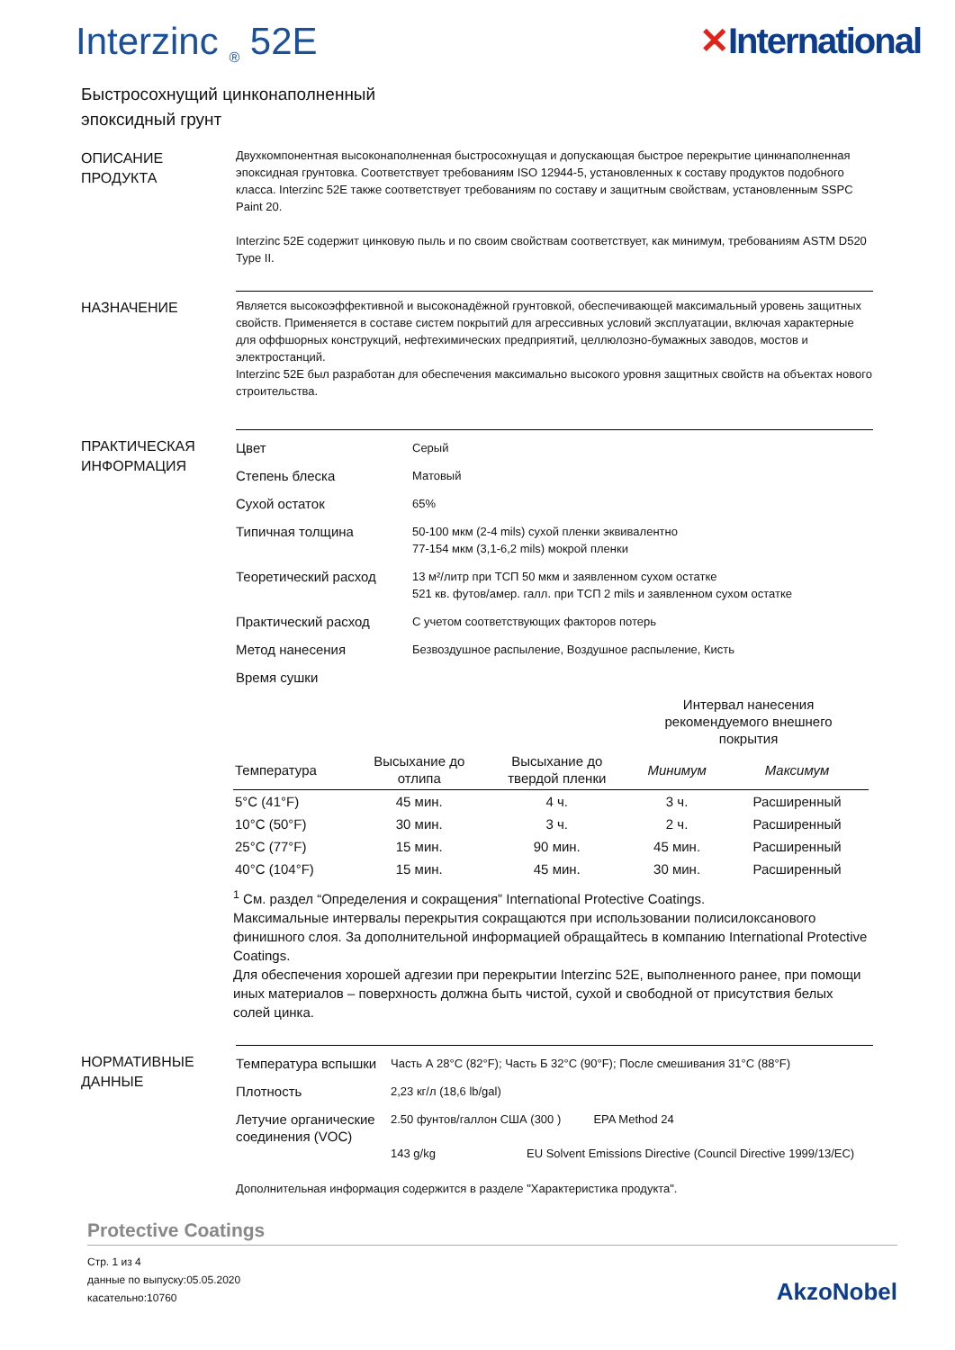Interzinc <sub>®</sub> 52E ✕International
Быстросохнущий цинконаполненный
эпоксидный грунт
ОПИСАНИЕ
ПРОДУКТА
Двухкомпонентная высоконаполненная быстросохнущая и допускающая быстрое перекрытие цинкнаполненная эпоксидная грунтовка. Соответствует требованиям ISO 12944-5, установленных к составу продуктов подобного класса. Interzinc 52E также соответствует требованиям по составу и защитным свойствам, установленным SSPC Paint 20.
Interzinc 52E содержит цинковую пыль и по своим свойствам соответствует, как минимум, требованиям ASTM D520 Type II.
НАЗНАЧЕНИЕ
Является высокоэффективной и высоконадёжной грунтовкой, обеспечивающей максимальный уровень защитных свойств. Применяется в составе систем покрытий для агрессивных условий эксплуатации, включая характерные для оффшорных конструкций, нефтехимических предприятий, целлюлозно-бумажных заводов, мостов и электростанций.
Interzinc 52E был разработан для обеспечения максимально высокого уровня защитных свойств на объектах нового строительства.
ПРАКТИЧЕСКАЯ
ИНФОРМАЦИЯ
Цвет
Серый
Степень блеска
Матовый
Сухой остаток
65%
Типичная толщина
50-100 мкм (2-4 mils) сухой пленки эквивалентно
77-154 мкм (3,1-6,2 mils) мокрой пленки
Теоретический расход
13 м²/литр при ТСП 50 мкм и заявленном сухом остатке
521 кв. футов/амер. галл. при ТСП 2 mils и заявленном сухом остатке
Практический расход
С учетом соответствующих факторов потерь
Метод нанесения
Безвоздушное распыление, Воздушное распыление, Кисть
Время сушки
| | | | Интервал нанесения рекомендуемого внешнего покрытия | |
| --- | --- | --- | --- | --- |
| Температура | Высыхание до отлипа | Высыхание до твердой пленки | Минимум | Максимум |
| 5°C (41°F) | 45 мин. | 4 ч. | 3 ч. | Расширенный |
| 10°C (50°F) | 30 мин. | 3 ч. | 2 ч. | Расширенный |
| 25°C (77°F) | 15 мин. | 90 мин. | 45 мин. | Расширенный |
| 40°C (104°F) | 15 мин. | 45 мин. | 30 мин. | Расширенный |
<sup>1</sup> См. раздел “Определения и сокращения” International Protective Coatings.
Максимальные интервалы перекрытия сокращаются при использовании полисилоксанового финишного слоя. За дополнительной информацией обращайтесь в компанию International Protective Coatings.
Для обеспечения хорошей адгезии при перекрытии Interzinc 52E, выполненного ранее, при помощи иных материалов – поверхность должна быть чистой, сухой и свободной от присутствия белых солей цинка.
НОРМАТИВНЫЕ
ДАННЫЕ
Температура вспышки
Часть А 28°C (82°F); Часть Б 32°C (90°F); После смешивания 31°C (88°F)
Плотность
2,23 кг/л (18,6 lb/gal)
Летучие органические соединения (VOC)
2.50 фунтов/галлон США (300 ) EPA Method 24
143 g/kg EU Solvent Emissions Directive (Council Directive 1999/13/EC)
Дополнительная информация содержится в разделе "Характеристика продукта".
Protective Coatings
Стр. 1 из 4
данные по выпуску:05.05.2020
касательно:10760
AkzoNobel